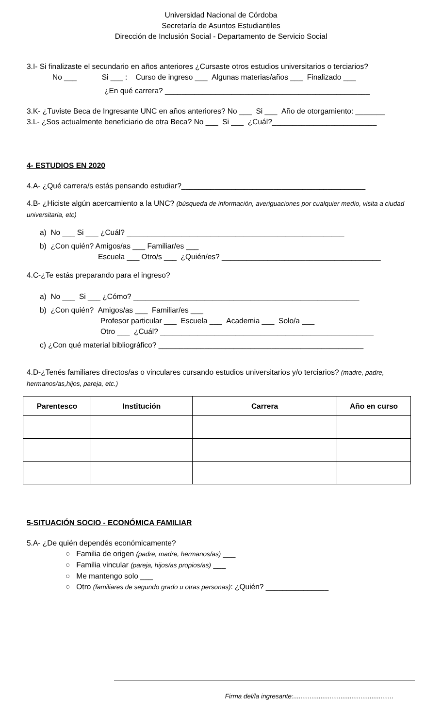Universidad Nacional de Córdoba
Secretaría de Asuntos Estudiantiles
Dirección de Inclusión Social - Departamento de Servicio Social
3.I- Si finalizaste el secundario en años anteriores ¿Cursaste otros estudios universitarios o terciarios?
No ___ Si ___ : Curso de ingreso ___ Algunas materias/años ___ Finalizado ___
¿En qué carrera? _________________________________________________
3.K- ¿Tuviste Beca de Ingresante UNC en años anteriores? No ___ Si ___ Año de otorgamiento: _______
3.L- ¿Sos actualmente beneficiario de otra Beca? No ___ Si ___ ¿Cuál?_________________________
4- ESTUDIOS EN 2020
4.A- ¿Qué carrera/s estás pensando estudiar?____________________________________________
4.B- ¿Hiciste algún acercamiento a la UNC? (búsqueda de información, averiguaciones por cualquier medio, visita a ciudad universitaria, etc)
a) No ___ Si ___ ¿Cuál? ____________________________________________________
b) ¿Con quién? Amigos/as ___ Familiar/es ___
Escuela ___ Otro/s ___ ¿Quién/es? ______________________________________
4.C-¿Te estás preparando para el ingreso?
a) No ___ Si ___ ¿Cómo? ______________________________________________________
b) ¿Con quién? Amigos/as ___ Familiar/es ___
Profesor particular ___ Escuela ___ Academia ___ Solo/a ___
Otro ___ ¿Cuál? ___________________________________________________
c) ¿Con qué material bibliográfico? _________________________________________________
4.D-¿Tenés familiares directos/as o vinculares cursando estudios universitarios y/o terciarios? (madre, padre, hermanos/as,hijos, pareja, etc.)
| Parentesco | Institución | Carrera | Año en curso |
| --- | --- | --- | --- |
5-SITUACIÓN SOCIO - ECONÓMICA FAMILIAR
5.A- ¿De quién dependés económicamente?
○ Familia de origen (padre, madre, hermanos/as) ___
○ Familia vincular (pareja, hijos/as propios/as) ___
○ Me mantengo solo ___
○ Otro (familiares de segundo grado u otras personas): ¿Quién? _______________
Firma del/la ingresante:.......................................................